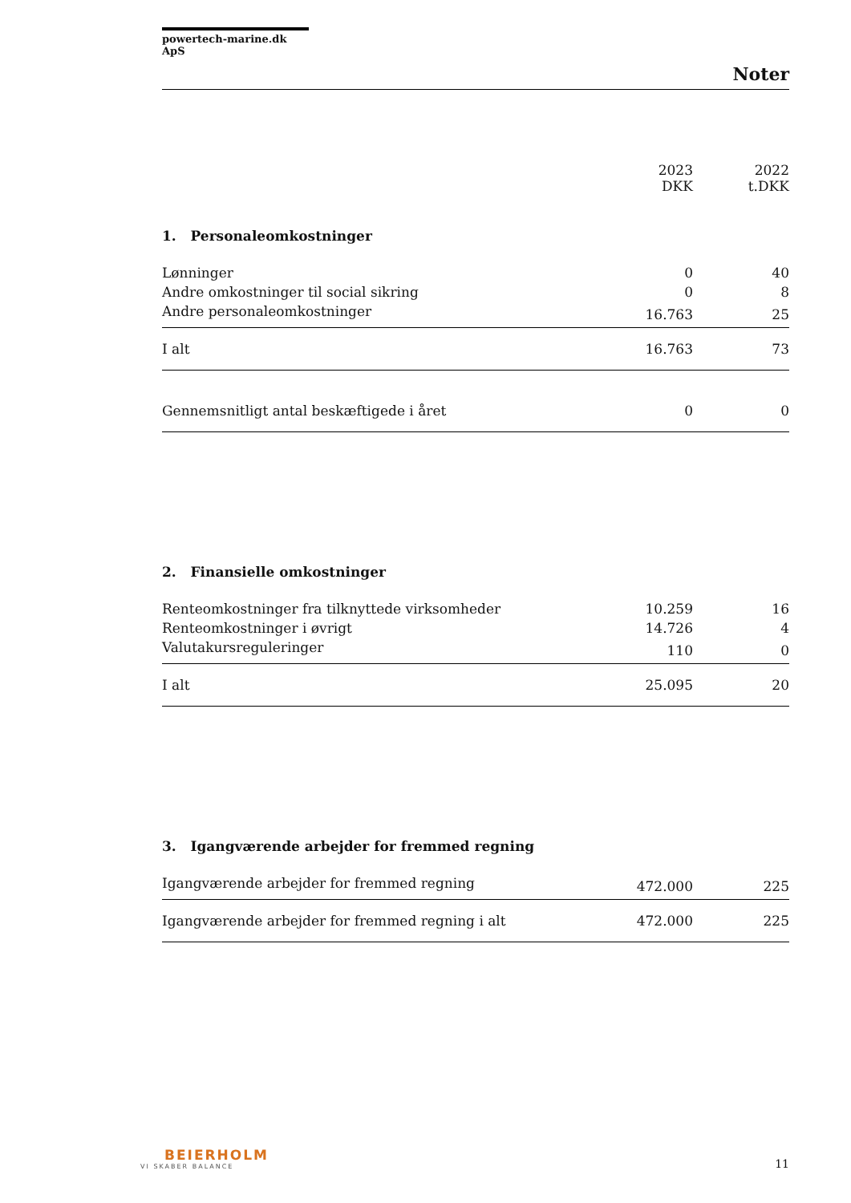powertech-marine.dk ApS
Noter
| | 2023 DKK | 2022 t.DKK |
| --- | --- | --- |
| 1. Personaleomkostninger | | |
| Lønninger | 0 | 40 |
| Andre omkostninger til social sikring | 0 | 8 |
| Andre personaleomkostninger | 16.763 | 25 |
| I alt | 16.763 | 73 |
| Gennemsnitligt antal beskæftigede i året | 0 | 0 |
| 2. Finansielle omkostninger | | |
| Renteomkostninger fra tilknyttede virksomheder | 10.259 | 16 |
| Renteomkostninger i øvrigt | 14.726 | 4 |
| Valutakursreguleringer | 110 | 0 |
| I alt | 25.095 | 20 |
| 3. Igangværende arbejder for fremmed regning | | |
| Igangværende arbejder for fremmed regning | 472.000 | 225 |
| Igangværende arbejder for fremmed regning i alt | 472.000 | 225 |
BEIERHOLM
VI SKABER BALANCE
11